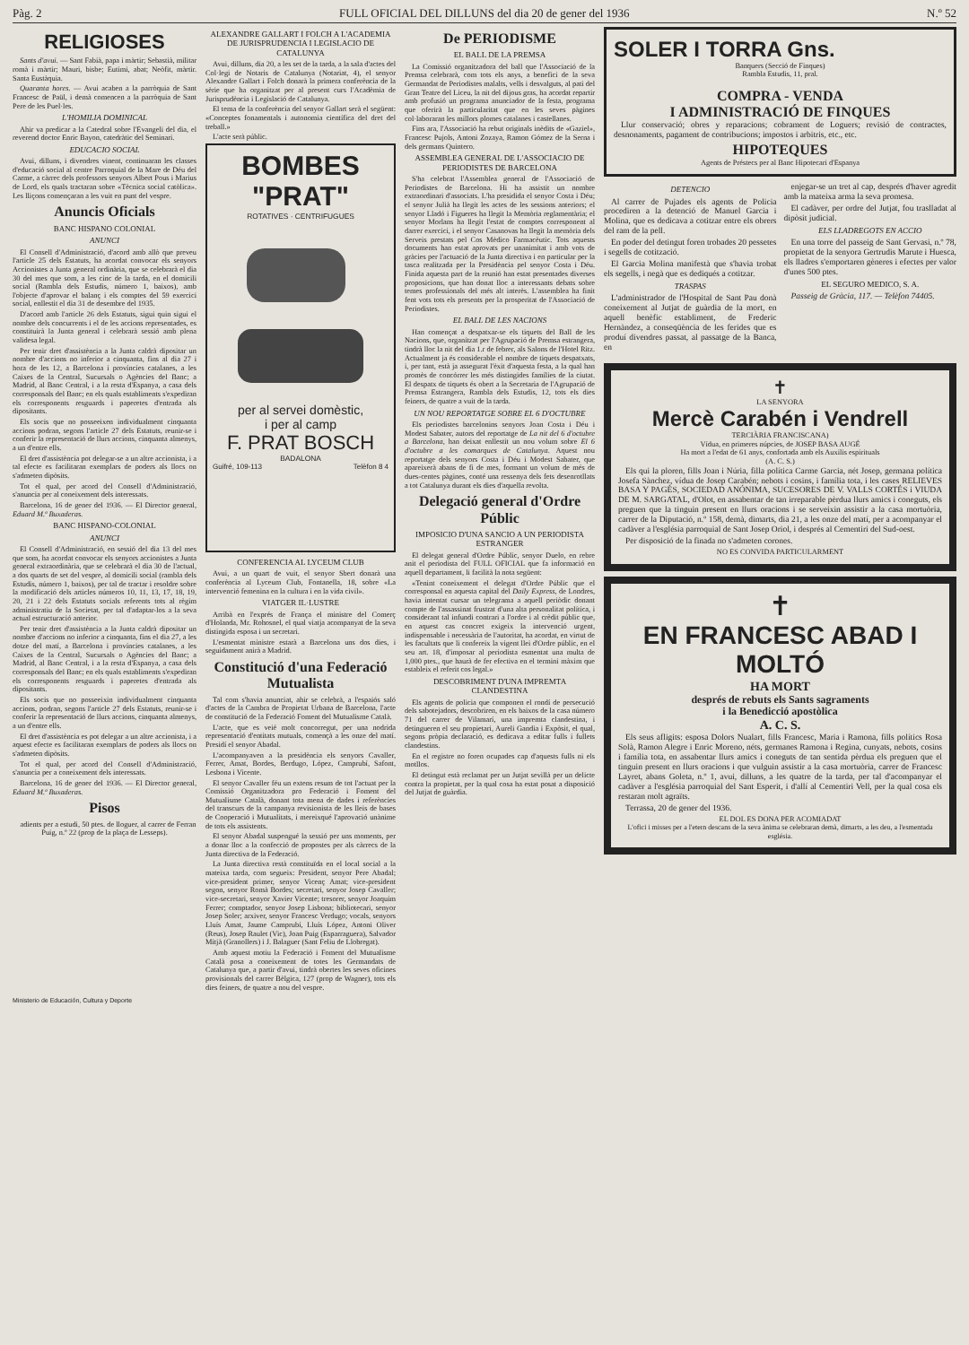Pàg. 2 FULL OFICIAL DEL DILLUNS del dia 20 de gener del 1936 N.º 52
RELIGIOSES
Sants d'avui. — Sant Fabià, papa i màrtir; Sebastià, militar romà i màrtir; Mauri, bisbe; Eutimi, abat; Neòfit, màrtir. Santa Eustàquia.
Quaranta hores. — Avui acaben a la parròquia de Sant Francesc de Paül, i demà comencen a la parròquia de Sant Pere de les Puel·les.
L'HOMILIA DOMINICAL
Ahir va predicar a la Catedral sobre l'Evangeli del dia, el reverend doctor Enric Bayon, catedràtic del Seminari.
EDUCACIO SOCIAL
Avui, dilluns, i divendres vinent, continuaran les classes d'educació social al centre Parroquial de la Mare de Déu del Carme, a càrrec dels professors senyors Albert Pous i Marius de Lord, els quals tractaran sobre «Tècnica social catòlica». Les lliçons començaran a les vuit en punt del vespre.
Anuncis Oficials
BANC HISPANO COLONIAL
ANUNCI
El Consell d'Administració, d'acord amb allò que preveu l'article 25 dels Estatuts, ha acordat convocar els senyors Accionistes a Junta general ordinària, que se celebrarà el dia 30 del mes que som, a les cinc de la tarda, en el domicili social (Rambla dels Estudis, número 1, baixos), amb l'objecte d'aprovar el balanç i els comptes del 59 exercici social, enllestit el dia 31 de desembre del 1935.
D'acord amb l'article 26 dels Estatuts, sigui quin sigui el nombre dels concurrents i el de les accions representades, es constituirà la Junta general i celebrarà sessió amb plena validesa legal.
Per tenir dret d'assistència a la Junta caldrà dipositar un nombre d'accions no inferior a cinquanta, fins al dia 27 i hora de les 12, a Barcelona i províncies catalanes, a les Caixes de la Central, Sucursals o Agències del Banc; a Madrid, al Banc Central, i a la resta d'Espanya, a casa dels corresponsals del Banc; en els quals establiments s'expediran els corresponents resguards i paperetes d'entrada als dipositants.
Els socis que no posseeixen individualment cinquanta accions podran, segons l'article 27 dels Estatuts, reunir-se i conferir la representació de llurs accions, cinquanta almenys, a un d'entre ells.
El dret d'assistència pot delegar-se a un altre accionista, i a tal efecte es facilitaran exemplars de poders als llocs on s'admeten dipòsits.
Tot el qual, per acord del Consell d'Administració, s'anuncia per al coneixement dels interessats.
Barcelona, 16 de gener del 1936. — El Director general, Eduard M.ª Buxaderas.
BANC HISPANO-COLONIAL
ANUNCI
El Consell d'Administració, en sessió del dia 13 del mes que som, ha acordat convocar els senyors accionistes a Junta general extraordinària, que se celebrarà el dia 30 de l'actual, a dos quarts de set del vespre, al domicili social (rambla dels Estudis, número 1, baixos), per tal de tractar i resoldre sobre la modificació dels articles números 10, 11, 13, 17, 18, 19, 20, 21 i 22 dels Estatuts socials referents tots al règim administratiu de la Societat, per tal d'adaptar-los a la seva actual estructuració anterior.
Per tenir dret d'assistència a la Junta caldrà dipositar un nombre d'accions no inferior a cinquanta, fins el dia 27, a les dotze del matí, a Barcelona i províncies catalanes, a les Caixes de la Central, Sucursals o Agències del Banc; a Madrid, al Banc Central, i a la resta d'Espanya, a casa dels corresponsals del Banc; en els quals establiments s'expediran els corresponents resguards i paperetes d'entrada als dipositants.
Els socis que no posseeixin individualment cinquanta accions, podran, segons l'article 27 dels Estatuts, reunir-se i conferir la representació de llurs accions, cinquanta almenys, a un d'entre ells.
El dret d'assistència es pot delegar a un altre accionista, i a aquest efecte es facilitaran exemplars de poders als llocs on s'admeten dipòsits.
Tot el qual, per acord del Consell d'Administració, s'anuncia per a coneixement dels interessats.
Barcelona, 16 de gener del 1936. — El Director general, Eduard M.ª Buxaderas.
Pisos
adients per a estudi, 50 ptes. de lloguer, al carrer de Ferran Puig, n.º 22 (prop de la plaça de Lesseps).
ALEXANDRE GALLART I FOLCH A L'ACADEMIA DE JURISPRUDENCIA I LEGISLACIO DE CATALUNYA
Avui, dilluns, dia 20, a les set de la tarda, a la sala d'actes del Col·legi de Notaris de Catalunya (Notariat, 4), el senyor Alexandre Gallart i Folch donarà la primera conferència de la sèrie que ha organitzat per al present curs l'Acadèmia de Jurisprudència i Legislació de Catalunya.
El tema de la conferència del senyor Gallart serà el següent: «Conceptes fonamentals i autonomia científica del dret del treball.»
L'acte serà públic.
BOMBES
"PRAT"
ROTATIVES · CENTRIFUGUES
per al servei domèstic,
i per al camp
F. PRAT BOSCH
BADALONA
Guifré, 109-113 Telèfon 8 4
CONFERENCIA AL LYCEUM CLUB
Avui, a un quart de vuit, el senyor Sbert donarà una conferència al Lyceum Club, Fontanella, 18, sobre «La intervenció femenina en la cultura i en la vida civil».
VIATGER IL·LUSTRE
Arribà en l'exprés de França el ministre del Comerç d'Holanda, Mr. Rohosnel, el qual viatja acompanyat de la seva distingida esposa i un secretari.
L'esmentat ministre estarà a Barcelona uns dos dies, i seguidament anirà a Madrid.
Constitució d'una Federació Mutualista
Tal com s'havia anunciat, ahir se celebrà, a l'espaiós saló d'actes de la Cambra de Propietat Urbana de Barcelona, l'acte de constitució de la Federació Foment del Mutualisme Català.
L'acte, que es veié molt concorregut, per una nodrida representació d'entitats mutuals, començà a les onze del matí. Presidí el senyor Abadal.
L'acompanyaven a la presidència els senyors Cavaller, Ferrer, Amat, Bordes, Berdugo, López, Camprubí, Safont, Lesbona i Vicente.
El senyor Cavaller féu un extens resum de tot l'actuat per la Comissió Organitzadora pro Federació i Foment del Mutualisme Català, donant tota mena de dades i referències del transcurs de la campanya revisionista de les lleis de bases de Cooperació i Mutualitats, i mereixqué l'aprovació unànime de tots els assistents.
El senyor Abadal suspengué la sessió per uns moments, per a donar lloc a la confecció de propostes per als càrrecs de la Junta directiva de la Federació.
La Junta directiva restà constituïda en el local social a la mateixa tarda, com segueix: President, senyor Pere Abadal; vice-president primer, senyor Vicenç Amat; vice-president segon, senyor Romà Bordes; secretari, senyor Josep Cavaller; vice-secretari, senyor Xavier Vicente; tresorer, senyor Joaquim Ferrer; comptador, senyor Josep Lisbona; bibliotecari, senyor Josep Soler; arxiver, senyor Francesc Verdugo; vocals, senyors Lluís Amat, Jaume Camprubí, Lluís López, Antoni Oliver (Reus), Josep Raulet (Vic), Joan Puig (Esparraguera), Salvador Mitjà (Granollers) i J. Balaguer (Sant Feliu de Llobregat).
Amb aquest motiu la Federació i Foment del Mutualisme Català posa a coneixement de totes les Germandats de Catalunya que, a partir d'avui, tindrà obertes les seves oficines provisionals del carrer Bèlgica, 127 (prop de Wagner), tots els dies feiners, de quatre a nou del vespre.
De PERIODISME
EL BALL DE LA PREMSA
La Comissió organitzadora del ball que l'Associació de la Premsa celebrarà, com tots els anys, a benefici de la seva Germandat de Periodistes malalts, vells i desvalguts, al pati del Gran Teatre del Liceu, la nit del dijous gras, ha acordat repartir amb profusió un programa anunciador de la festa, programa que oferirà la particularitat que en les seves pàgines col·laboraran les millors plomes catalanes i castellanes.
Fins ara, l'Associació ha rebut originals inèdits de «Gaziel», Francesc Pujols, Antoni Zozaya, Ramon Gómez de la Serna i dels germans Quintero.
ASSEMBLEA GENERAL DE L'ASSOCIACIO DE PERIODISTES DE BARCELONA
S'ha celebrat l'Assemblea general de l'Associació de Periodistes de Barcelona. Hi ha assistit un nombre extraordinari d'associats. L'ha presidida el senyor Costa i Déu; el senyor Julià ha llegit les actes de les sessions anteriors; el senyor Lladó i Figueres ha llegit la Memòria reglamentària; el senyor Morlans ha llegit l'estat de comptes corresponent al darrer exercici, i el senyor Casanovas ha llegit la memòria dels Serveis prestats pel Cos Mèdico Farmacèutic. Tots aquests documents han estat aprovats per unanimitat i amb vots de gràcies per l'actuació de la Junta directiva i en particular per la tasca realitzada per la Presidència pel senyor Costa i Déu. Finida aquesta part de la reunió han estat presentades diverses proposicions, que han donat lloc a interessants debats sobre temes professionals del més alt interès. L'assemblea ha finit fent vots tots els presents per la prosperitat de l'Associació de Periodistes.
EL BALL DE LES NACIONS
Han començat a despatxar-se els tiquets del Ball de les Nacions, que, organitzat per l'Agrupació de Premsa estrangera, tindrà lloc la nit del dia 1.r de febrer, als Salons de l'Hotel Ritz. Actualment ja és considerable el nombre de tiquets despatxats, i, per tant, està ja assegurat l'èxit d'aquesta festa, a la qual han promès de concórrer les més distingides famílies de la ciutat. El despatx de tiquets és obert a la Secretaria de l'Agrupació de Premsa Estrangera, Rambla dels Estudis, 12, tots els dies feiners, de quatre a vuit de la tarda.
UN NOU REPORTATGE SOBRE EL 6 D'OCTUBRE
Els periodistes barcelonins senyors Joan Costa i Déu i Modest Sabater, autors del reportatge de La nit del 6 d'octubre a Barcelona, han deixat enllestit un nou volum sobre El 6 d'octubre a les comarques de Catalunya. Aquest nou reportatge dels senyors Costa i Déu i Modest Sabater, que apareixerà abans de fi de mes, formant un volum de més de dues-centes pàgines, conté una ressenya dels fets desenrotllats a tot Catalunya durant els dies d'aquella revolta.
Delegació general d'Ordre Públic
IMPOSICIO D'UNA SANCIO A UN PERIODISTA ESTRANGER
El delegat general d'Ordre Públic, senyor Duelo, en rebre anit el periodista del FULL OFICIAL que fa informació en aquell departament, li facilità la nota següent:
«Tenint coneixement el delegat d'Ordre Públic que el corresponsal en aquesta capital del Daily Express, de Londres, havia intentat cursar un telegrama a aquell periòdic donant compte de l'assassinat frustrat d'una alta personalitat política, i considerant tal infundi contrari a l'ordre i al crèdit públic que, en aquest cas concret exigeix la intervenció urgent, indispensable i necessària de l'autoritat, ha acordat, en virtut de les facultats que li confereix la vigent llei d'Ordre públic, en el seu art. 18, d'imposar al periodista esmentat una multa de 1,000 ptes., que haurà de fer efectiva en el termini màxim que estableix el referit cos legal.»
DESCOBRIMENT D'UNA IMPREMTA CLANDESTINA
Els agents de policia que componen el rondí de persecució dels sabotejadors, descobriren, en els baixos de la casa número 71 del carrer de Vilamarí, una impremta clandestina, i detingueren el seu propietari, Aureli Gandia i Expòsit, el qual, segons pròpia declaració, es dedicava a editar fulls i fullets clandestins.
En el registre no foren ocupades cap d'aquests fulls ni els motllos.
El detingut està reclamat per un Jutjat sevillà per un delicte contra la propietat, per la qual cosa ha estat posat a disposició del Jutjat de guàrdia.
SOLER I TORRA Gns.
Banquers (Secció de Finques)
Rambla Estudis, 11, pral.
COMPRA - VENDA
I ADMINISTRACIÓ DE FINQUES
Llur conservació; obres y reparacions; cobrament de Loguers; revisió de contractes, desnonaments, pagament de contribucions; impostos i arbitris, etc., etc.
HIPOTEQUES
Agents de Préstecs per al Banc Hipotecari d'Espanya
DETENCIO
Al carrer de Pujades els agents de Policia procediren a la detenció de Manuel Garcia i Molina, que es dedicava a cotitzar entre els obrers del ram de la pell.
En poder del detingut foren trobades 20 pessetes i segells de cotització.
El Garcia Molina manifestà que s'havia trobat els segells, i negà que es dediqués a cotitzar.
TRASPAS
L'administrador de l'Hospital de Sant Pau donà coneixement al Jutjat de guàrdia de la mort, en aquell benèfic establiment, de Frederic Hernàndez, a conseqüència de les ferides que es produí divendres passat, al passatge de la Banca, en
enjegar-se un tret al cap, després d'haver agredit amb la mateixa arma la seva promesa.
El cadàver, per ordre del Jutjat, fou traslladat al dipòsit judicial.
ELS LLADREGOTS EN ACCIO
En una torre del passeig de Sant Gervasi, n.º 78, propietat de la senyora Gertrudis Marute i Huesca, els lladres s'emportaren gèneres i efectes per valor d'unes 500 ptes.
EL SEGURO MEDICO, S. A.
Passeig de Gràcia, 117. — Telèfon 74405.
✝
LA SENYORA
Mercè Carabén i Vendrell
TERCIÀRIA FRANCISCANA)
Vídua, en primeres núpcies, de JOSEP BASA AUGÉ
Ha mort a l'edat de 61 anys, confortada amb els Auxilis espirituals
(A. C. S.)
Els qui la ploren, fills Joan i Núria, filla política Carme Garcia, nét Josep, germana política Josefa Sànchez, vídua de Josep Carabén; nebots i cosins, i família tota, i les cases RELIEVES BASA Y PAGÈS, SOCIEDAD ANÓNIMA, SUCESORES DE V. VALLS CORTÉS i VIUDA DE M. SARGATAL, d'Olot, en assabentar de tan irreparable pèrdua llurs amics i coneguts, els preguen que la tinguin present en llurs oracions i se serveixin assistir a la casa mortuòria, carrer de la Diputació, n.º 158, demà, dimarts, dia 21, a les onze del matí, per a acompanyar el cadàver a l'església parroquial de Sant Josep Oriol, i després al Cementiri del Sud-oest.
Per disposició de la finada no s'admeten corones.
NO ES CONVIDA PARTICULARMENT
✝
EN FRANCESC ABAD I MOLTÓ
HA MORT
després de rebuts els Sants sagraments
i la Benedicció apostòlica
A. C. S.
Els seus afligits: esposa Dolors Nualart, fills Francesc, Maria i Ramona, fills polítics Rosa Solà, Ramon Alegre i Enric Moreno, néts, germanes Ramona i Regina, cunyats, nebots, cosins i família tota, en assabentar llurs amics i coneguts de tan sentida pèrdua els preguen que el tinguin present en llurs oracions i que vulguin assistir a la casa mortuòria, carrer de Francesc Layret, abans Goleta, n.º 1, avui, dilluns, a les quatre de la tarda, per tal d'acompanyar el cadàver a l'església parroquial del Sant Esperit, i d'allí al Cementiri Vell, per la qual cosa els restaran molt agraïts.
Terrassa, 20 de gener del 1936.
EL DOL ES DONA PER ACOMIADAT
L'ofici i misses per a l'etern descans de la seva ànima se celebraran demà, dimarts, a les deu, a l'esmentada església.
Ministerio de Educación, Cultura y Deporte